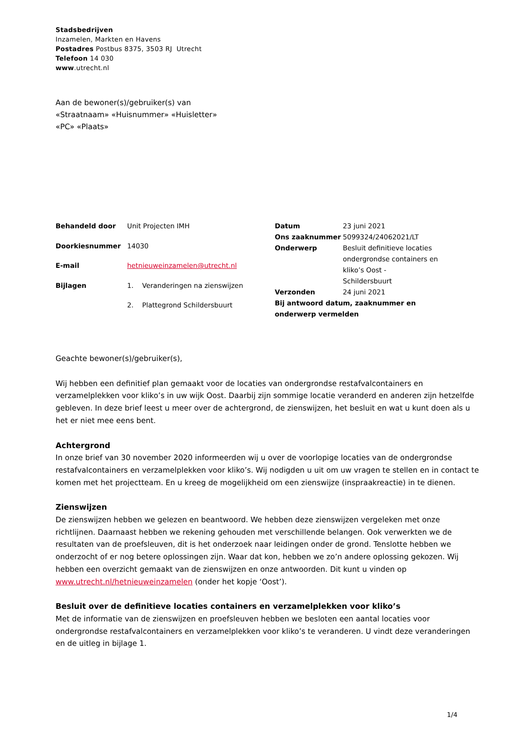Stadsbedrijven
Inzamelen, Markten en Havens
Postadres Postbus 8375, 3503 RJ Utrecht
Telefoon 14 030
www.utrecht.nl
Aan de bewoner(s)/gebruiker(s) van
«Straatnaam» «Huisnummer» «Huisletter»
«PC» «Plaats»
| Behandeld door | Unit Projecten IMH |
| Doorkiesnummer | 14030 |
| E-mail | hetnieuweinzamelen@utrecht.nl |
| Bijlagen | 1. Veranderingen na zienswijzen |
| | 2. Plattegrond Schildersbuurt |
| Datum | 23 juni 2021 |
| Ons zaaknummer | 5099324/24062021/LT |
| Onderwerp | Besluit definitieve locaties ondergrondse containers en kliko’s Oost - Schildersbuurt |
| Verzonden | 24 juni 2021 |
| Bij antwoord datum, zaaknummer en onderwerp vermelden | |
Geachte bewoner(s)/gebruiker(s),
Wij hebben een definitief plan gemaakt voor de locaties van ondergrondse restafvalcontainers en verzamelplekken voor kliko’s in uw wijk Oost. Daarbij zijn sommige locatie veranderd en anderen zijn hetzelfde gebleven. In deze brief leest u meer over de achtergrond, de zienswijzen, het besluit en wat u kunt doen als u het er niet mee eens bent.
Achtergrond
In onze brief van 30 november 2020 informeerden wij u over de voorlopige locaties van de ondergrondse restafvalcontainers en verzamelplekken voor kliko’s. Wij nodigden u uit om uw vragen te stellen en in contact te komen met het projectteam. En u kreeg de mogelijkheid om een zienswijze (inspraakreactie) in te dienen.
Zienswijzen
De zienswijzen hebben we gelezen en beantwoord. We hebben deze zienswijzen vergeleken met onze richtlijnen. Daarnaast hebben we rekening gehouden met verschillende belangen. Ook verwerkten we de resultaten van de proefsleuven, dit is het onderzoek naar leidingen onder de grond. Tenslotte hebben we onderzocht of er nog betere oplossingen zijn. Waar dat kon, hebben we zo’n andere oplossing gekozen. Wij hebben een overzicht gemaakt van de zienswijzen en onze antwoorden. Dit kunt u vinden op www.utrecht.nl/hetnieuweinzamelen (onder het kopje ‘Oost’).
Besluit over de definitieve locaties containers en verzamelplekken voor kliko’s
Met de informatie van de zienswijzen en proefsleuven hebben we besloten een aantal locaties voor ondergrondse restafvalcontainers en verzamelplekken voor kliko’s te veranderen. U vindt deze veranderingen en de uitleg in bijlage 1.
1/4